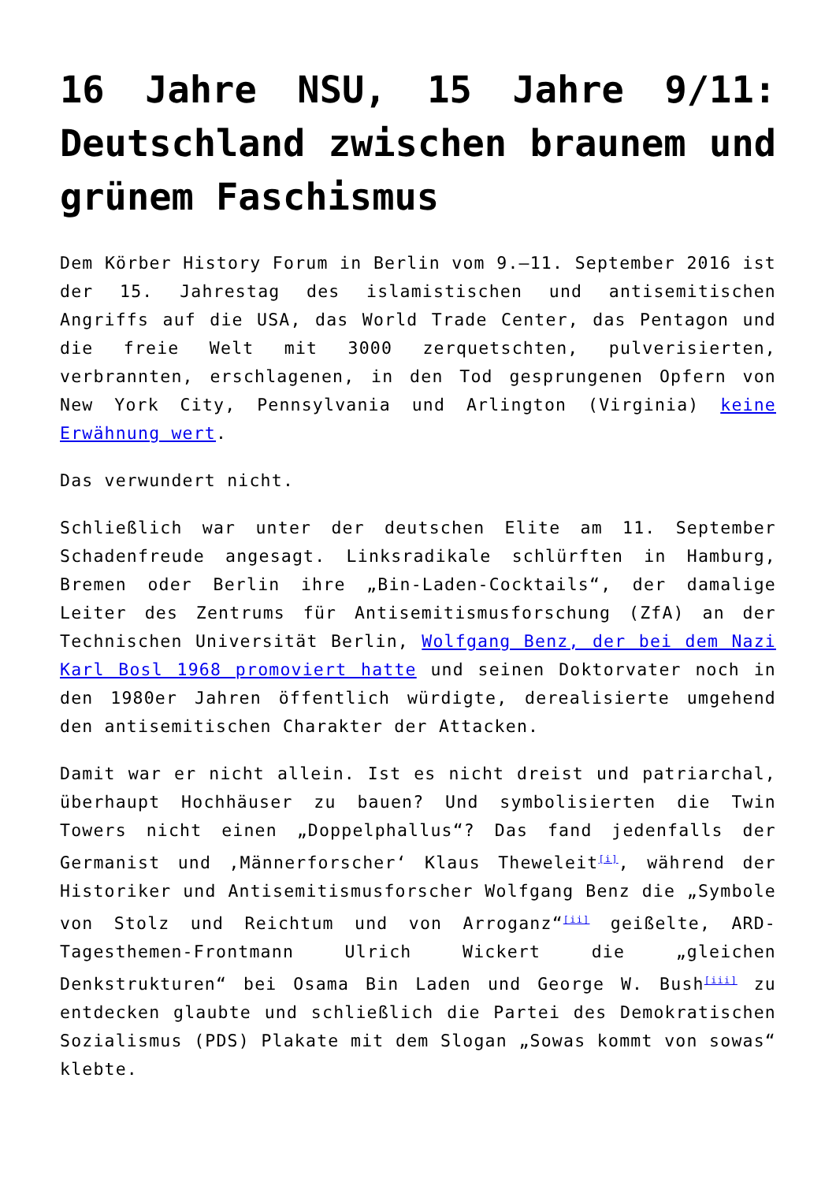16 Jahre NSU, 15 Jahre 9/11: Deutschland zwischen braunem und grünem Faschismus
Dem Körber History Forum in Berlin vom 9.–11. September 2016 ist der 15. Jahrestag des islamistischen und antisemitischen Angriffs auf die USA, das World Trade Center, das Pentagon und die freie Welt mit 3000 zerquetschten, pulverisierten, verbrannten, erschlagenen, in den Tod gesprungenen Opfern von New York City, Pennsylvania und Arlington (Virginia) keine Erwähnung wert.
Das verwundert nicht.
Schließlich war unter der deutschen Elite am 11. September Schadenfreude angesagt. Linksradikale schlürften in Hamburg, Bremen oder Berlin ihre „Bin-Laden-Cocktails“, der damalige Leiter des Zentrums für Antisemitismusforschung (ZfA) an der Technischen Universität Berlin, Wolfgang Benz, der bei dem Nazi Karl Bosl 1968 promoviert hatte und seinen Doktorvater noch in den 1980er Jahren öffentlich würdigte, derealisierte umgehend den antisemitischen Charakter der Attacken.
Damit war er nicht allein. Ist es nicht dreist und patriarchal, überhaupt Hochhäuser zu bauen? Und symbolisierten die Twin Towers nicht einen „Doppelphallus“? Das fand jedenfalls der Germanist und ‚Männerforscher‘ Klaus Theweleit<sup>[i]</sup>, während der Historiker und Antisemitismusforscher Wolfgang Benz die „Symbole von Stolz und Reichtum und von Arroganz“<sup>[ii]</sup> geißelte, ARD-Tagesthemen-Frontmann Ulrich Wickert die „gleichen Denkstrukturen“ bei Osama Bin Laden und George W. Bush<sup>[iii]</sup> zu entdecken glaubte und schließlich die Partei des Demokratischen Sozialismus (PDS) Plakate mit dem Slogan „Sowas kommt von sowas“ klebte.